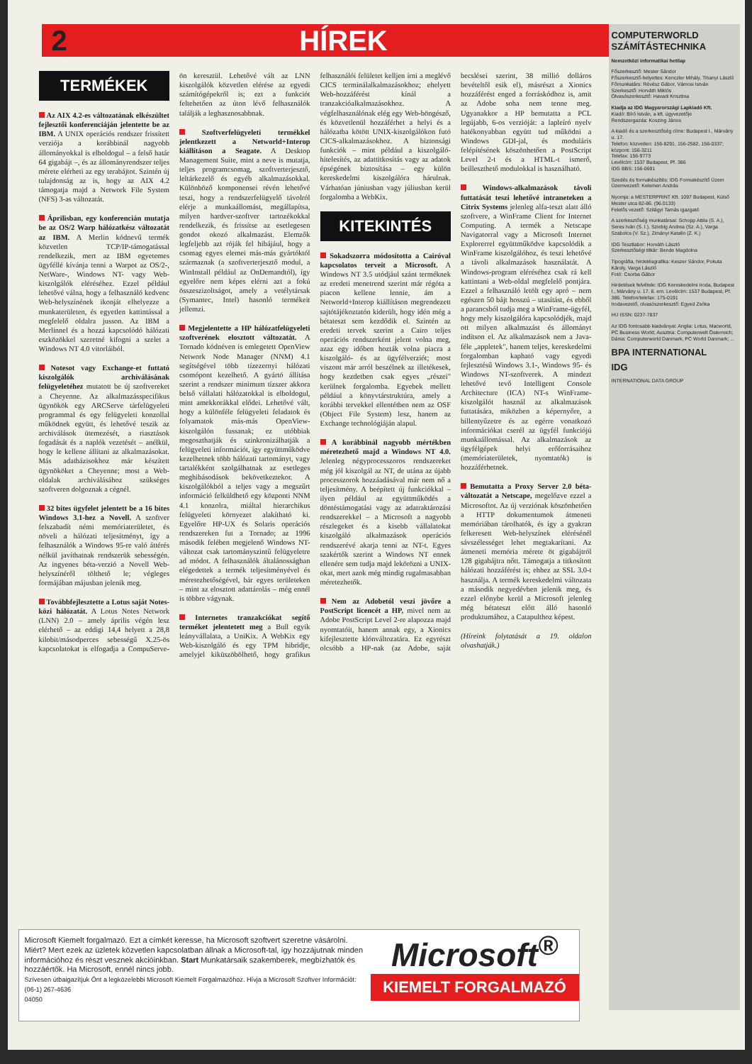2 HÍREK
TERMÉKEK
Az AIX 4.2-es változatának elkészültet fejlesztői konferenciáján jelentette be az IBM. A UNIX operációs rendszer frissített verziója a korábbinál nagyobb állományokkal is elboldogul – a felső határ 64 gigabájt –, és az állományrendszer teljes mérete elérheti az egy terabájtot. Szintén új tulajdonság az is, hogy az AIX 4.2 támogatja majd a Network File System (NFS) 3-as változatát.
Áprilisban, egy konferencián mutatja be az OS/2 Warp hálózatkész változatát az IBM. A Merlin kódnevű termék közvetlen TCP/IP-támogatással rendelkezik, mert az IBM egyetemes ügyféllé kívánja tenni a Warpot az OS/2-, NetWare-, Windows NT- vagy Web-kiszolgálók eléréséhez. Ezzel például lehetővé válna, hogy a felhasználó kedvenc Web-helyszínének ikonját elhelyezze a munkaterületen, és egyetlen kattintással a megfelelő oldalra jusson. Az IBM a Merlinnel és a hozzá kapcsolódó hálózati eszközökkel szeretné kifogni a szelet a Windows NT 4.0 vitorláiból.
Notesot vagy Exchange-et futtató kiszolgálók archiválásának felügyeletéhez mutatott be új szoftvereket a Cheyenne. Az alkalmazásspecifikus ügynökök egy ARCServe tárfelügyeleti programmal és egy felügyeleti konzollal működnek együtt, és lehetővé teszik az archiválások ütemezését, a riasztások fogadását és a naplók vezetését – anélkül, hogy le kellene állítani az alkalmazásokat. Más adatbázisokhoz már készített ügynököket a Cheyenne; most a Web-oldalak archiválásához szükséges szoftveren dolgoznak a cégnél.
32 bites ügyfelet jelentett be a 16 bites Windows 3.1-hez a Novell. A szoftver felszabadít némi memóriaterületet, és növeli a hálózati teljesítményt, így a felhasználók a Windows 95-re való áttérés nélkül javíthatnak rendszerük sebességén. Az ingyenes béta-verzió a Novell Web-helyszínéről tölthető le; végleges formájában májusban jelenik meg.
Továbbfejlesztette a Lotus saját Notes-közi hálózatát. A Lotus Notes Network (LNN) 2.0 – amely április végén lesz elérhető – az eddigi 14,4 helyett a 28,8 kilobit/másodperces sebességű X.25-ös kapcsolatokat is elfogadja a CompuServe-ön keresztül. Lehetővé vált az LNN kiszolgálók közvetlen elérése az egyedi számítógépekről is; ezt a funkciót feltehetően az úton lévő felhasználók találják a leghasznosabbnak.
Szoftverfelügyeleti termékkel jelentkezett a Networld+Interop kiállításon a Seagate. A Desktop Management Suite, mint a neve is mutatja, teljes programcsomag, szoftverterjesztő, leltárkezelő és egyéb alkalmazásokkal. Különböző komponensei révén lehetővé teszi, hogy a rendszerfelügyelő távolról elérje a munkaállomást, megállapítsa, milyen hardver-szoftver tartozékokkal rendelkezik, és frissítse az esetlegesen gondot okozó alkalmazást. Elemzők legfeljebb azt róják fel hibájául, hogy a csomag egyes elemei más-más gyártóktól származnak (a szoftverterjesztő modul, a WinInstall például az OnDemandtól), így egyelőre nem képes elérni azt a fokú összeszizoltságot, amely a vetélytársak (Symantec, Intel) hasonló termékeit jellemzi.
Megjelentette a HP hálózatfelügyeleti szoftverének elosztott változatát. A Tornado kódnéven is emlegetett OpenView Network Node Manager (NNM) 4.1 segítségével több tízezernyi hálózati csomópont kezelhető. A gyártó állítása szerint a rendszer minimum tízszer akkora belső vállalati hálózatokkal is elboldogul, mint amekkorákkal elődei. Lehetővé vált, hogy a különféle felügyeleti feladatok és folyamatok más-más OpenView-kiszolgálón fussanak; ez utóbbiak megoszthatják és szinkronizálhatják a felügyeleti információt, így együttműködve kezelhetnek több hálózati tartományt, vagy tartalékként szolgálhatnak az esetleges meghibásodások bekövetkeztekor. A kiszolgálókból a teljes vagy a megszűrt információ felküldhető egy központi NNM 4.1 konzolra, miáltal hierarchikus felügyeleti környezet alakítható ki. Egyelőre HP-UX és Solaris operációs rendszereken fut a Tornado; az 1996 második felében megjelenő Windows NT-változat csak tartományszintű felügyeletre ad módot. A felhasználók általánosságban elégedettek a termék teljesítményével és méretezhetőségével, bár egyes területeken – mint az elosztott adattárolás – még ennél is többre vágynak.
Internetes tranzakciókat segítő terméket jelentetett meg a Bull egyik leányvállalata, a UniKix. A WebKix egy Web-kiszolgáló és egy TPM hibridje, amelyjel kiküszöbölhető, hogy grafikus felhasználói felületet kelljen írni a meglévő CICS terminálalkalmazásokhoz; ehelyett Web-hozzáférést kínál a tranzakcióalkalmazásokhoz. A végfelhasználónak elég egy Web-böngésző, és közvetlenül hozzáférhet a helyi és a hálózatba kötött UNIX-kiszolgálókon futó CICS-alkalmazásokhoz. A biztonsági funkciók – mint például a kiszolgáló-hitelesítés, az adattitkosítás vagy az adatok épségének biztosítása – egy külön kereskedelmi kiszolgálóra hárulnak. Várhatóan júniusban vagy júliusban kerül forgalomba a WebKix.
KITEKINTÉS
Sokadszorra módosította a Cairóval kapcsolatos terveit a Microsoft. A Windows NT 3.5 utódjául szánt terméknek az eredeti menetrend szerint már régóta a piacon kellene lennie, ám a Networld+Interop kiállításon megrendezett sajtótájékoztatón kiderült, hogy idén még a bétateszt sem kezdődik el. Szintén az eredeti tervek szerint a Cairo teljes operációs rendszerként jelent volna meg, azaz egy időben hozták volna piacra a kiszolgáló- és az ügyfélverziót; most viszont már arról beszélnek az illetékesek, hogy kezdetben csak egyes „részei" kerülnek forgalomba. Egyebek mellett például a könyvtárstruktúra, amely a korábbi tervekkel ellentétben nem az OSF (Object File System) lesz, hanem az Exchange technológiáján alapul.
A korábbinál nagyobb mértékben méretezhető majd a Windows NT 4.0. Jelenleg négyprocesszoros rendszereket még jól kiszolgál az NT, de utána az újabb processzorok hozzáadásával már nem nő a teljesítmény. A beépített új funkciókkal – ilyen például az együttműködés a döntéstámogatási vagy az adatraktározási rendszerekkel – a Microsoft a nagyobb részlegeket és a kisebb vállalatokat kiszolgáló alkalmazások operációs rendszerévé akarja tenni az NT-t. Egyes szakértők szerint a Windows NT ennek ellenére sem tudja majd leköröznі a UNIX-okat, mert azok még mindig rugalmasabban méretezhetők.
Nem az Adobetól veszi jövőre a PostScript licencét a HP, mivel nem az Adobe PostScript Level 2-re alapozza majd nyomtatóit, hanem annak egy, a Xionics kifejlesztette klónváltozatára. Ez egyrészt olcsóbb a HP-nak (az Adobe, saját becslései szerint, 38 millió dolláros bevételtől esik el), másrészt a Xionics hozzáférést enged a forráskódhoz is, amit az Adobe soha nem tenne meg. Ugyanakkor a HP bemutatta a PCL legújabb, 6-os verzióját: a lapleíró nyelv hatékonyabban együtt tud működni a Windows GDI-jal, és moduláris felépítésének köszönhetően a PostScript Level 2-t és a HTML-t ismerő, beilleszthető modulokkal is használható.
Windows-alkalmazások távoli futtatását teszi lehetővé intraneteken a Citrix Systems jelenleg alfa-teszt alatt álló szoftvere, a WinFrame Client for Internet Computing. A termék a Netscape Navigatorral vagy a Microsoft Internet Explorerrel együttműködve kapcsolódik a WinFrame kiszolgálóhoz, és teszi lehetővé a távoli alkalmazások használatát. A Windows-program eléréséhez csak rá kell kattintani a Web-oldal megfelelő pontjára. Ezzel a felhasználó letölt egy apró – nem egészen 50 bájt hosszú – utasítást, és ebből a parancsból tudja meg a WinFrame-ügyfél, hogy mely kiszolgálóra kapcsolódjék, majd ott milyen alkalmazást és állományt indítson el. Az alkalmazások nem a Java-féle „appletek", hanem teljes, kereskedelmi forgalomban kapható vagy egyedi fejlesztésű Windows 3.1-, Windows 95- és Windows NT-szoftverek. A mindezt lehetővé tevő Intelligent Console Architecture (ICA) NT-s WinFrame-kiszolgálót használ az alkalmazások futtatására, miközben a képernyőre, a billentyűzetre és az egérre vonatkozó információkat cserél az ügyfél funkciójú munkaállomással. Az alkalmazások az ügyfélgépek helyi erőforrásaihoz (memóriaterületek, nyomtatók) is hozzáférhetnek.
Bemutatta a Proxy Server 2.0 béta-változatát a Netscape, megelőzve ezzel a Microsoftot. Az új verziónak köszönhetően a HTTP dokumentumok átmeneti memóriában tárolhatók, és így a gyakran felkeresett Web-helyszínek elérésénél sávszélességet lehet megtakarítani. Az átmeneti memória mérete öt gigabájtról 128 gigabájtra nőtt. Támogatja a titkosított hálózati hozzáférést is; ehhez az SSL 3.0-t használja. A termék kereskedelmi változata a második negyedévben jelenik meg, és ezzel előnybe kerül a Microsoft jelenleg még bétateszt előtt álló hasonló produktumához, a Catapulthoz képest.
(Híreink folytatását a 19. oldalon olvashatják.)
COMPUTERWORLD SZÁMÍTÁSTECHNIKA
Nemzetközi informatikai hetilap
Főszerkesztő: Mester Sándor
Főszerkesztő-helyettes: Kenczler Mihály, Tihanyi László
Főmunkatárs: Révész Gábor, Vámosi István
Szerkesztő: Horváth Miklós
Olvasószerkesztő: Havadi Krisztina
Kiadja az IDG Magyarországi Lapkiadó Kft.
Kiadó: Bíró István, a kft. ügyvezetője
Rendszergazda: Koszing János
A kiadó és a szerkesztőség címe: Budapest I., Márvány u. 17.
Telefon: közvetlen: 156-8291, 156-2582, 156-0337; központ: 156-3211
Telefax: 156-9773
Levélcím: 1537 Budapest, Pf. 386
IDG BBS: 156-0691
Szedés és formakészítés: IDG Formakészítő Üzem
Üzemvezető: Kelemen András
Nyomja: a MESTERPRINT Kft. 1097 Budapest, Külső Mester utca 82-86. (96.0133)
Felelős vezető: Szilágyi Tamás igazgató
A szerkesztőség munkatársai: Schopp Attila (S. A.), Seres Iván (S. I.), Szieblg Andrea (Sz. A.), Varga Szabolcs (V. Sz.), Zimányi Katalin (Z. K.)
IDG Tesztlabor: Horváth László
Szerkesztőségi titkár: Bende Magdolna
Tipográfia, hirdetésgrafika: Keszer Sándor, Pokuta Károly, Varga László
Fotó: Csorba Gábor
Hirdetések felvétele: IDG Kereskedelmi Iroda, Budapest I., Márvány u. 17. 8. em. Levélcím: 1537 Budapest, Pf. 386. Telefon/telefax: 175-0191
Irodavezető, olvasószerkesztő: Egyed Zsóka
HU ISSN: 0237-7837
Az IDG fontosabb kiadványai: Anglia: Lotus, Macworld, PC Business World; Ausztria: Computerwelt Österreich; Dánia: Computerworld Danmark, PC World Danmark; ...
BPA INTERNATIONAL
IDG
INTERNATIONAL DATA GROUP
Microsoft Kiemelt forgalmazó. Ezt a címkét keresse, ha Microsoft szoftvert szeretne vásárolni. Miért? Mert ezek az üzletek közvetlen kapcsolatban állnak a Microsoft-tal, így hozzájutnak minden információhoz és részt vesznek akcióinkban. Start Munkatársaik szakemberek, megbízhatók és hozzáértők. Ha Microsoft, ennél nincs jobb.
Szívesen útbaigazítjuk Önt a legközelebbi Microsoft Kiemelt Forgalmazóhoz. Hívja a Microsoft Szoftver Információt: (06-1) 267-4636
04050
Microsoft<sup>®</sup>
KIEMELT FORGALMAZÓ